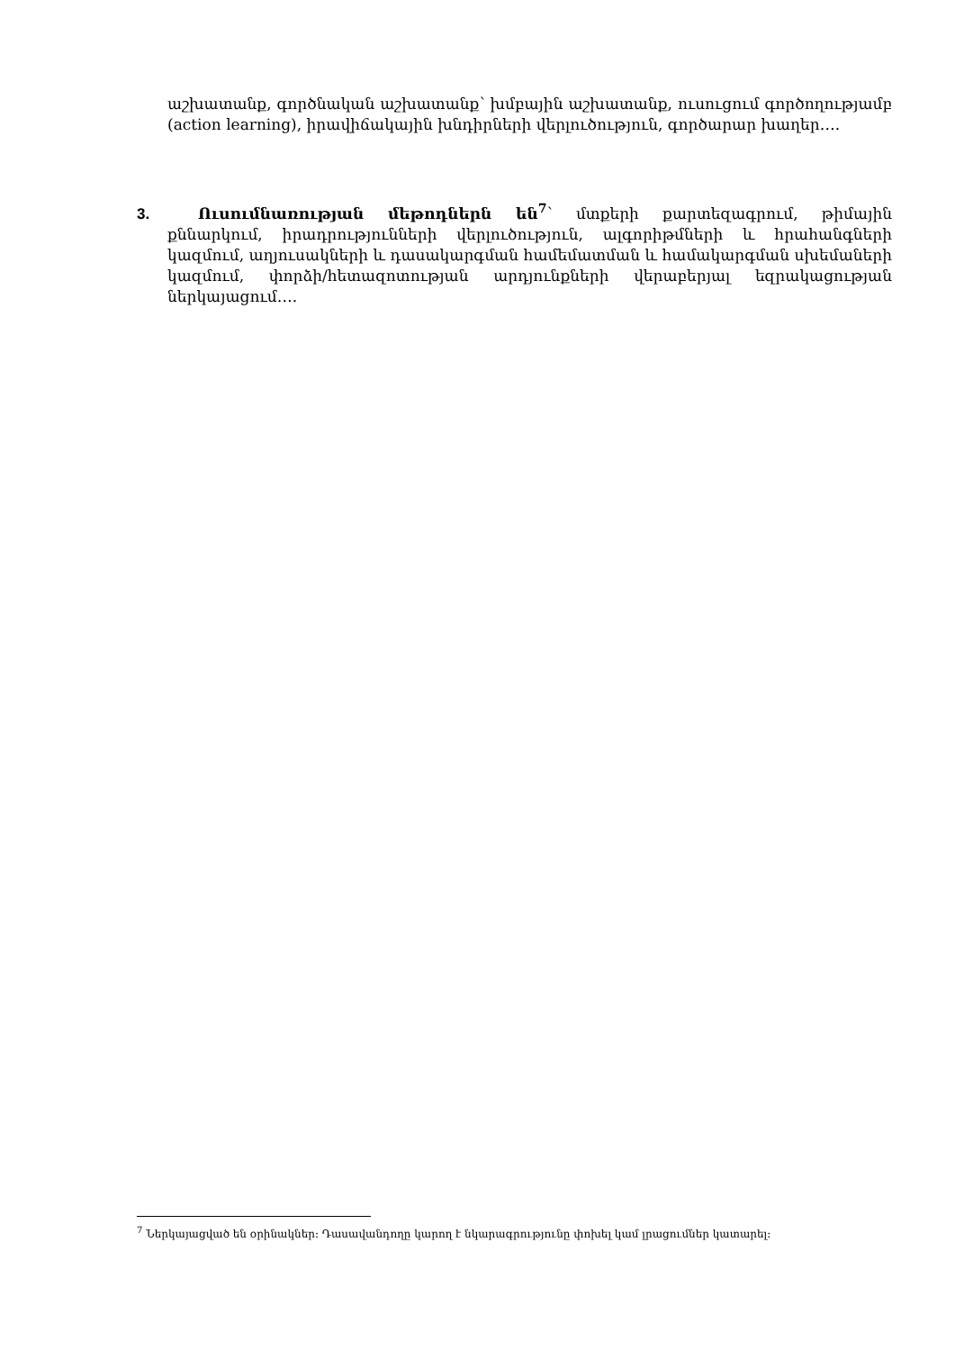աշխատանք, գործնական աշխատանք՝ խմբային աշխատանք, ուսուցում գործողությամբ (action learning), իրավիճակային խնդիրների վերլուծություն, գործարար խաղեր….
3. Ուսումնառության մեթոդներն են<sup>7</sup>՝ մտքերի քարտեզագրում, թիմային քննարկում, իրադրությունների վերլուծություն, ալգորիթմների և հրահանգների կազմում, աղյուսակների և դասակարգման համեմատման և համակարգման սխեմաների կազմում, փորձի/հետազոտության արդյունքների վերաբերյալ եզրակացության ներկայացում….
<sup>7</sup> Ներկայացված են օրինակներ։ Դասավանդողը կարող է նկարագրությունը փոխել կամ լրացումներ կատարել։